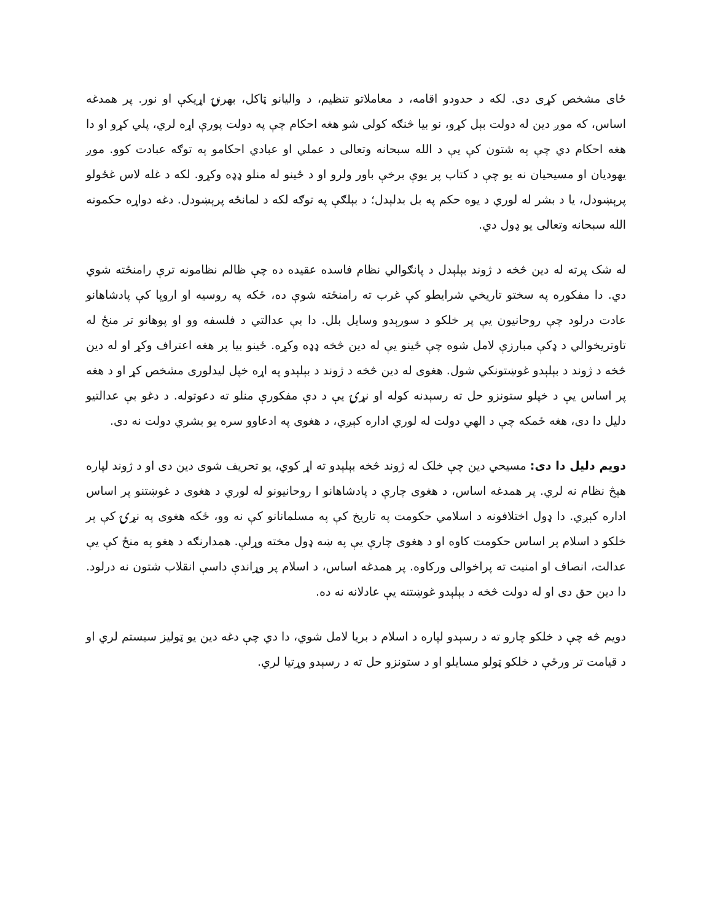ځای مشخص کړی دی. لکه د حدودو اقامه، د معاملاتو تنظیم، د والیانو ټاکل، بهرنۍ اړیکې او نور. پر همدغه اساس، که موږ دین له دولت بېل کړو، نو بیا څنګه کولی شو هغه احکام چې په دولت پورې اړه لري، پلي کړو او دا هغه احکام دي چې په شتون کې یې د الله سبحانه وتعالی د عملي او عبادي احکامو په توګه عبادت کوو. موږ یهودیان او مسیحیان نه یو چې د کتاب پر یوې برخې باور ولرو او د ځینو له منلو ډډه وکړو. لکه د غله لاس غځولو پرېښودل، یا د بشر له لوري د یوه حکم په بل بدلېدل؛ د بېلګې په توګه لکه د لمانځه پرېښودل. دغه دواړه حکمونه الله سبحانه وتعالی یو ډول دي.
له شک پرته له دین څخه د ژوند بېلېدل د پانګوالي نظام فاسده عقیده ده چې ظالم نظامونه ترې رامنځته شوي دي. دا مفکوره په سختو تاریخي شرایطو کې غرب ته رامنځته شوې ده، ځکه په روسیه او اروپا کې پادشاهانو عادت درلود چې روحانیون یې پر خلکو د سورېدو وسایل بلل. دا بې عدالتي د فلسفه وو او پوهانو تر منځ له تاوتریخوالي د ډکې مبارزې لامل شوه چې ځینو یې له دین څخه ډډه وکړه. ځینو بیا پر هغه اعتراف وکړ او له دین څخه د ژوند د بېلېدو غوښتونکي شول. هغوی له دین څخه د ژوند د بېلېدو په اړه خپل لیدلوری مشخص کړ او د هغه پر اساس یې د خپلو ستونزو حل ته رسېدنه کوله او نړۍ یې د دې مفکورې منلو ته دعوتوله. د دغو بې عدالتیو دلیل دا دی، هغه ځمکه چې د الهي دولت له لوري اداره کېږي، د هغوی په ادعاوو سره یو بشري دولت نه دی.
دویم دلیل دا دی: مسیحي دین چې خلک له ژوند څخه بېلېدو ته اړ کوي، یو تحریف شوی دین دی او د ژوند لپاره هېڅ نظام نه لري. پر همدغه اساس، د هغوی چارې د پادشاهانو ا روحانیونو له لوري د هغوی د غوښتنو پر اساس اداره کېږي. دا ډول اختلافونه د اسلامي حکومت په تاریخ کې په مسلمانانو کې نه وو، ځکه هغوی په نړۍ کې پر خلکو د اسلام پر اساس حکومت کاوه او د هغوی چارې یې په ښه ډول مخته وړلې. همدارنګه د هغو په منځ کې یې عدالت، انصاف او امنیت ته پراخوالی ورکاوه. پر همدغه اساس، د اسلام پر وړاندې داسې انقلاب شتون نه درلود. دا دین حق دی او له دولت څخه د بېلېدو غوښتنه یې عادلانه نه ده.
دویم څه چې د خلکو چارو ته د رسېدو لپاره د اسلام د بریا لامل شوي، دا دي چې دغه دین یو ټولیز سیستم لري او د قیامت تر ورځې د خلکو ټولو مسایلو او د ستونزو حل ته د رسېدو وړتیا لري.